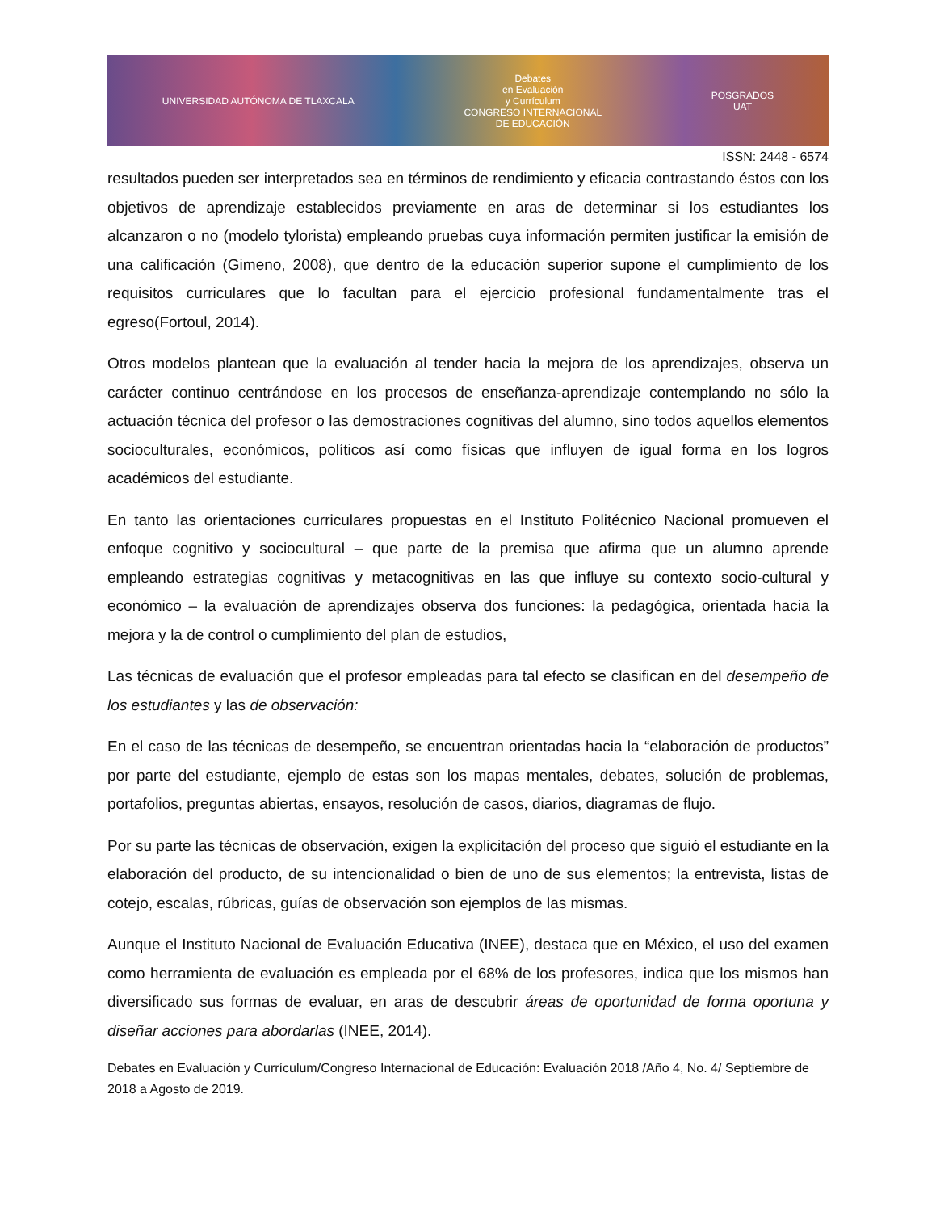UNIVERSIDAD AUTÓNOMA DE TLAXCALA
Debates
en Evaluación
y Currículum
CONGRESO INTERNACIONAL
DE EDUCACIÓN
POSGRADOS
UAT
ISSN: 2448 - 6574
resultados pueden ser interpretados sea en términos de rendimiento y eficacia contrastando éstos con los objetivos de aprendizaje establecidos previamente en aras de determinar si los estudiantes los alcanzaron o no (modelo tylorista) empleando pruebas cuya información permiten justificar la emisión de una calificación (Gimeno, 2008), que dentro de la educación superior supone el cumplimiento de los requisitos curriculares que lo facultan para el ejercicio profesional fundamentalmente tras el egreso(Fortoul, 2014).
Otros modelos plantean que la evaluación al tender hacia la mejora de los aprendizajes, observa un carácter continuo centrándose en los procesos de enseñanza-aprendizaje contemplando no sólo la actuación técnica del profesor o las demostraciones cognitivas del alumno, sino todos aquellos elementos socioculturales, económicos, políticos así como físicas que influyen de igual forma en los logros académicos del estudiante.
En tanto las orientaciones curriculares propuestas en el Instituto Politécnico Nacional promueven el enfoque cognitivo y sociocultural – que parte de la premisa que afirma que un alumno aprende empleando estrategias cognitivas y metacognitivas en las que influye su contexto socio-cultural y económico – la evaluación de aprendizajes observa dos funciones: la pedagógica, orientada hacia la mejora y la de control o cumplimiento del plan de estudios,
Las técnicas de evaluación que el profesor empleadas para tal efecto se clasifican en del desempeño de los estudiantes y las de observación:
En el caso de las técnicas de desempeño, se encuentran orientadas hacia la “elaboración de productos” por parte del estudiante, ejemplo de estas son los mapas mentales, debates, solución de problemas, portafolios, preguntas abiertas, ensayos, resolución de casos, diarios, diagramas de flujo.
Por su parte las técnicas de observación, exigen la explicitación del proceso que siguió el estudiante en la elaboración del producto, de su intencionalidad o bien de uno de sus elementos; la entrevista, listas de cotejo, escalas, rúbricas, guías de observación son ejemplos de las mismas.
Aunque el Instituto Nacional de Evaluación Educativa (INEE), destaca que en México, el uso del examen como herramienta de evaluación es empleada por el 68% de los profesores, indica que los mismos han diversificado sus formas de evaluar, en aras de descubrir áreas de oportunidad de forma oportuna y diseñar acciones para abordarlas (INEE, 2014).
Debates en Evaluación y Currículum/Congreso Internacional de Educación: Evaluación 2018 /Año 4, No. 4/ Septiembre de 2018 a Agosto de 2019.